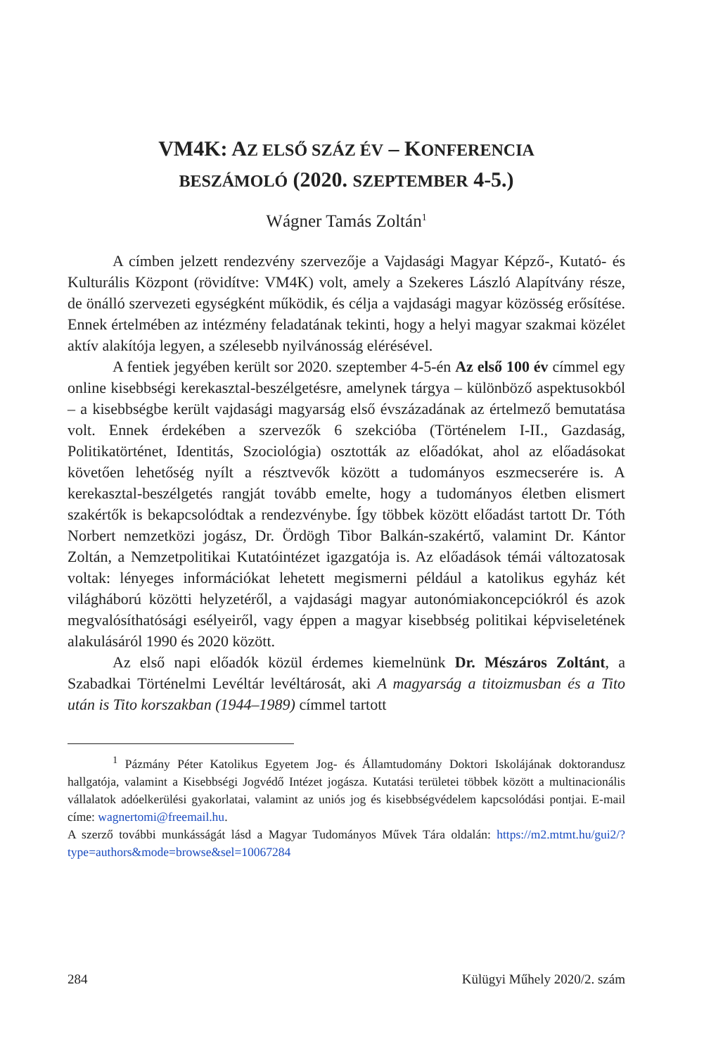VM4K: AZ ELSŐ SZÁZ ÉV – KONFERENCIA
BESZÁMOLÓ (2020. SZEPTEMBER 4-5.)
Wágner Tamás Zoltán<sup>1</sup>
A címben jelzett rendezvény szervezője a Vajdasági Magyar Képző-, Kutató- és Kulturális Központ (rövidítve: VM4K) volt, amely a Szekeres László Alapítvány része, de önálló szervezeti egységként működik, és célja a vajdasági magyar közösség erősítése. Ennek értelmében az intézmény feladatának tekinti, hogy a helyi magyar szakmai közélet aktív alakítója legyen, a szélesebb nyilvánosság elérésével.
A fentiek jegyében került sor 2020. szeptember 4-5-én Az első 100 év címmel egy online kisebbségi kerekasztal-beszélgetésre, amelynek tárgya – különböző aspektusokból – a kisebbségbe került vajdasági magyarság első évszázadának az értelmező bemutatása volt. Ennek érdekében a szervezők 6 szekcióba (Történelem I-II., Gazdaság, Politikatörténet, Identitás, Szociológia) osztották az előadókat, ahol az előadásokat követően lehetőség nyílt a résztvevők között a tudományos eszmecserére is. A kerekasztal-beszélgetés rangját tovább emelte, hogy a tudományos életben elismert szakértők is bekapcsolódtak a rendezvénybe. Így többek között előadást tartott Dr. Tóth Norbert nemzetközi jogász, Dr. Ördögh Tibor Balkán-szakértő, valamint Dr. Kántor Zoltán, a Nemzetpolitikai Kutatóintézet igazgatója is. Az előadások témái változatosak voltak: lényeges információkat lehetett megismerni például a katolikus egyház két világháború közötti helyzetéről, a vajdasági magyar autonómiakoncepciókról és azok megvalósíthatósági esélyeiről, vagy éppen a magyar kisebbség politikai képviseletének alakulásáról 1990 és 2020 között.
Az első napi előadók közül érdemes kiemelnünk Dr. Mészáros Zoltánt, a Szabadkai Történelmi Levéltár levéltárosát, aki A magyarság a titoizmusban és a Tito után is Tito korszakban (1944–1989) címmel tartott
<sup>1</sup> Pázmány Péter Katolikus Egyetem Jog- és Államtudomány Doktori Iskolájának doktorandusz hallgatója, valamint a Kisebbségi Jogvédő Intézet jogásza. Kutatási területei többek között a multinacionális vállalatok adóelkerülési gyakorlatai, valamint az uniós jog és kisebbségvédelem kapcsolódási pontjai. E-mail címe: wagnertomi@freemail.hu.
A szerző további munkásságát lásd a Magyar Tudományos Művek Tára oldalán: https://m2.mtmt.hu/gui2/?type=authors&mode=browse&sel=10067284
284 Külügyi Műhely 2020/2. szám